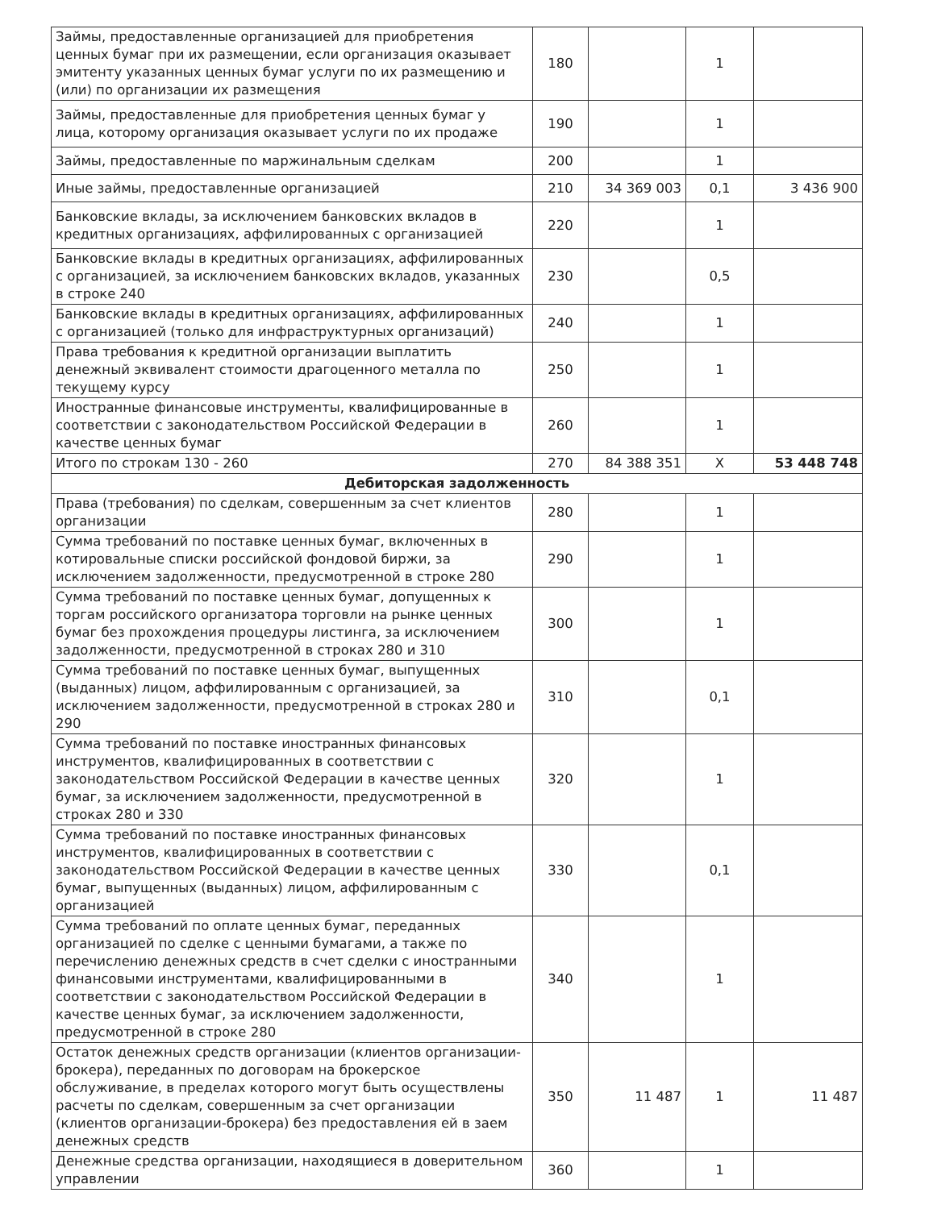| Займы, предоставленные организацией для приобретения ценных бумаг при их размещении, если организация оказывает эмитенту указанных ценных бумаг услуги по их размещению и (или) по организации их размещения | 180 | | 1 | |
| Займы, предоставленные для приобретения ценных бумаг у лица, которому организация оказывает услуги по их продаже | 190 | | 1 | |
| Займы, предоставленные по маржинальным сделкам | 200 | | 1 | |
| Иные займы, предоставленные организацией | 210 | 34 369 003 | 0,1 | 3 436 900 |
| Банковские вклады, за исключением банковских вкладов в кредитных организациях, аффилированных с организацией | 220 | | 1 | |
| Банковские вклады в кредитных организациях, аффилированных с организацией, за исключением банковских вкладов, указанных в строке 240 | 230 | | 0,5 | |
| Банковские вклады в кредитных организациях, аффилированных с организацией (только для инфраструктурных организаций) | 240 | | 1 | |
| Права требования к кредитной организации выплатить денежный эквивалент стоимости драгоценного металла по текущему курсу | 250 | | 1 | |
| Иностранные финансовые инструменты, квалифицированные в соответствии с законодательством Российской Федерации в качестве ценных бумаг | 260 | | 1 | |
| Итого по строкам 130 - 260 | 270 | 84 388 351 | X | 53 448 748 |
| Дебиторская задолженность | | | | |
| Права (требования) по сделкам, совершенным за счет клиентов организации | 280 | | 1 | |
| Сумма требований по поставке ценных бумаг, включенных в котировальные списки российской фондовой биржи, за исключением задолженности, предусмотренной в строке 280 | 290 | | 1 | |
| Сумма требований по поставке ценных бумаг, допущенных к торгам российского организатора торговли на рынке ценных бумаг без прохождения процедуры листинга, за исключением задолженности, предусмотренной в строках 280 и 310 | 300 | | 1 | |
| Сумма требований по поставке ценных бумаг, выпущенных (выданных) лицом, аффилированным с организацией, за исключением задолженности, предусмотренной в строках 280 и 290 | 310 | | 0,1 | |
| Сумма требований по поставке иностранных финансовых инструментов, квалифицированных в соответствии с законодательством Российской Федерации в качестве ценных бумаг, за исключением задолженности, предусмотренной в строках 280 и 330 | 320 | | 1 | |
| Сумма требований по поставке иностранных финансовых инструментов, квалифицированных в соответствии с законодательством Российской Федерации в качестве ценных бумаг, выпущенных (выданных) лицом, аффилированным с организацией | 330 | | 0,1 | |
| Сумма требований по оплате ценных бумаг, переданных организацией по сделке с ценными бумагами, а также по перечислению денежных средств в счет сделки с иностранными финансовыми инструментами, квалифицированными в соответствии с законодательством Российской Федерации в качестве ценных бумаг, за исключением задолженности, предусмотренной в строке 280 | 340 | | 1 | |
| Остаток денежных средств организации (клиентов организации-брокера), переданных по договорам на брокерское обслуживание, в пределах которого могут быть осуществлены расчеты по сделкам, совершенным за счет организации (клиентов организации-брокера) без предоставления ей в заем денежных средств | 350 | 11 487 | 1 | 11 487 |
| Денежные средства организации, находящиеся в доверительном управлении | 360 | | 1 | |